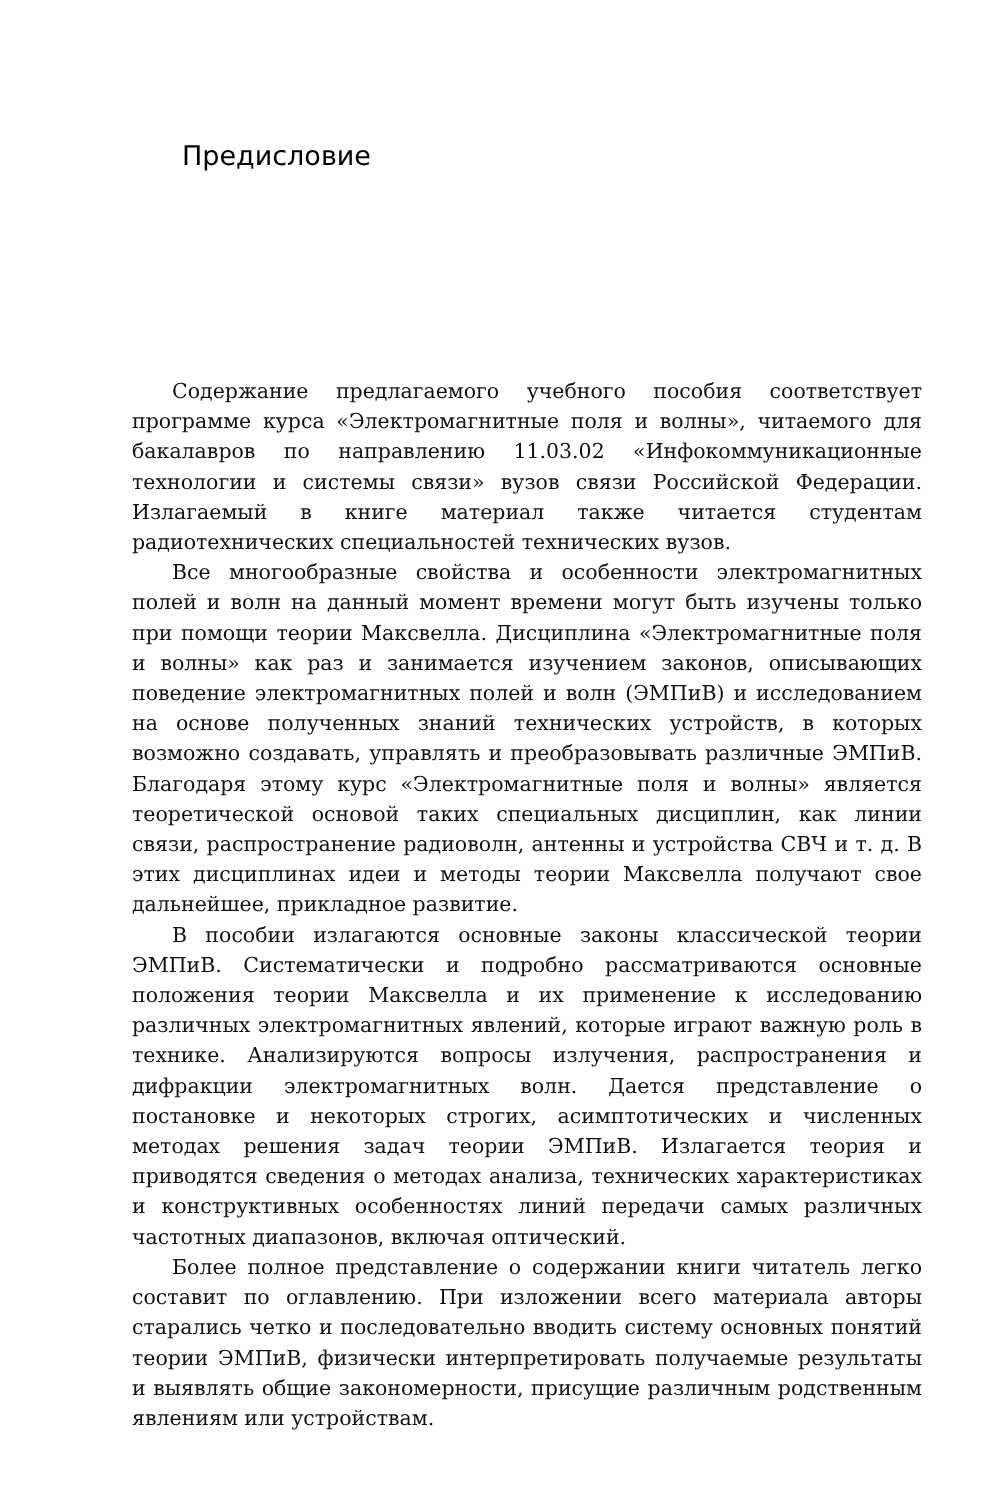Предисловие
Содержание предлагаемого учебного пособия соответствует программе курса «Электромагнитные поля и волны», читаемого для бакалавров по направлению 11.03.02 «Инфокоммуникационные технологии и системы связи» вузов связи Российской Федерации. Излагаемый в книге материал также читается студентам радиотехнических специальностей технических вузов.
Все многообразные свойства и особенности электромагнитных полей и волн на данный момент времени могут быть изучены только при помощи теории Максвелла. Дисциплина «Электромагнитные поля и волны» как раз и занимается изучением законов, описывающих поведение электромагнитных полей и волн (ЭМПиВ) и исследованием на основе полученных знаний технических устройств, в которых возможно создавать, управлять и преобразовывать различные ЭМПиВ. Благодаря этому курс «Электромагнитные поля и волны» является теоретической основой таких специальных дисциплин, как линии связи, распространение радиоволн, антенны и устройства СВЧ и т. д. В этих дисциплинах идеи и методы теории Максвелла получают свое дальнейшее, прикладное развитие.
В пособии излагаются основные законы классической теории ЭМПиВ. Систематически и подробно рассматриваются основные положения теории Максвелла и их применение к исследованию различных электромагнитных явлений, которые играют важную роль в технике. Анализируются вопросы излучения, распространения и дифракции электромагнитных волн. Дается представление о постановке и некоторых строгих, асимптотических и численных методах решения задач теории ЭМПиВ. Излагается теория и приводятся сведения о методах анализа, технических характеристиках и конструктивных особенностях линий передачи самых различных частотных диапазонов, включая оптический.
Более полное представление о содержании книги читатель легко составит по оглавлению. При изложении всего материала авторы старались четко и последовательно вводить систему основных понятий теории ЭМПиВ, физически интерпретировать получаемые результаты и выявлять общие закономерности, присущие различным родственным явлениям или устройствам.